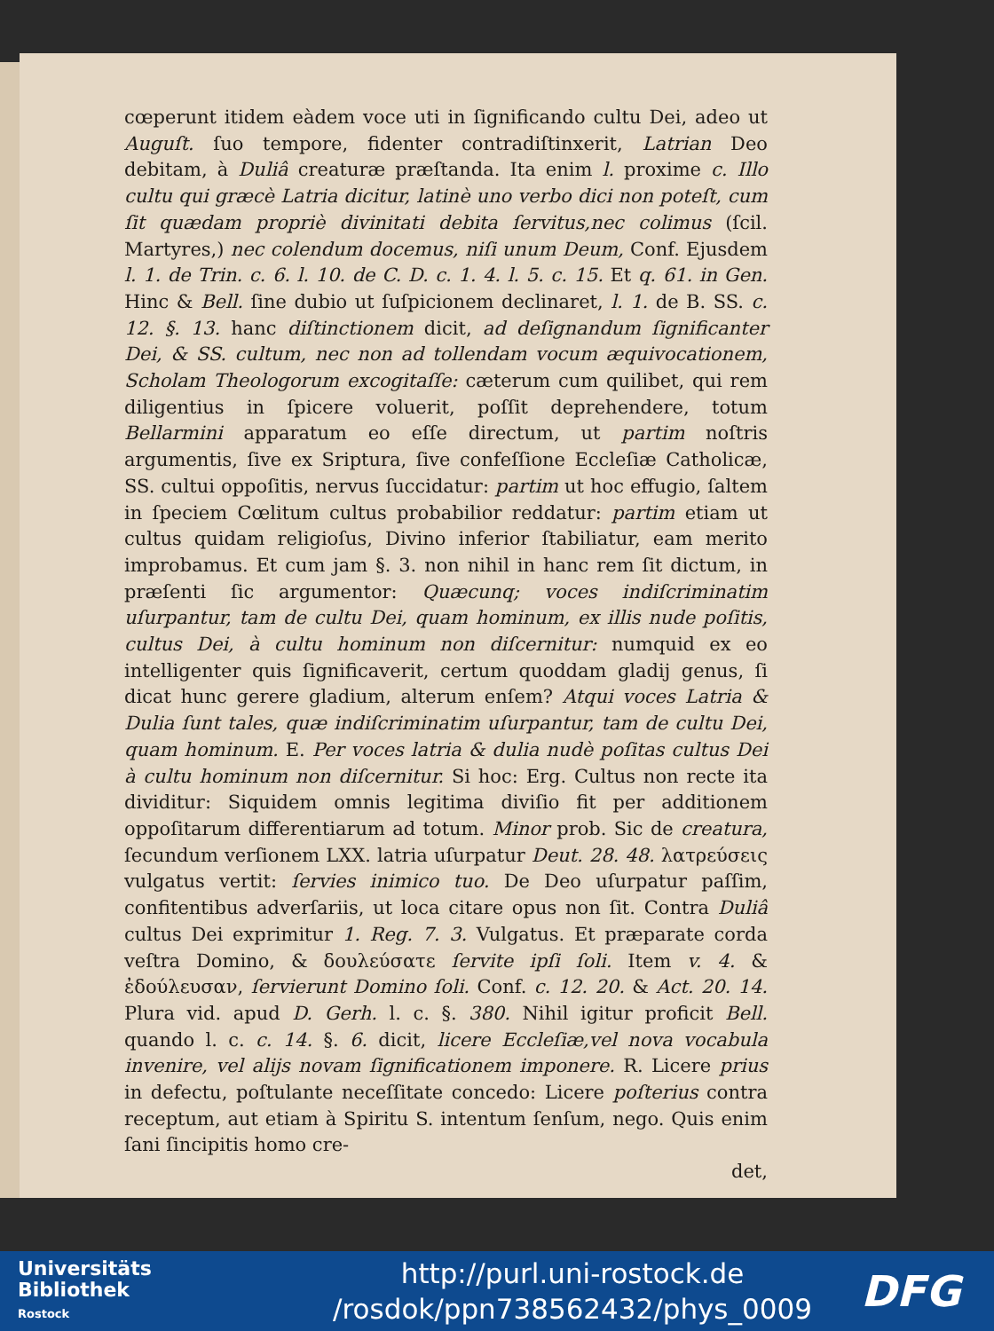cœperunt itidem eàdem voce uti in ſignificando cultu Dei, adeo ut Auguſt. ſuo tempore, fidenter contradiſtinxerit, Latrian Deo debitam, à Duliâ creaturæ præſtanda. Ita enim l. proxime c. Illo cultu qui græcè Latria dicitur, latinè uno verbo dici non poteſt, cum ſit quædam propriè divinitati debita ſervitus,nec colimus (ſcil. Martyres,) nec colendum docemus, niſi unum Deum, Conf. Ejusdem l. 1. de Trin. c. 6. l. 10. de C. D. c. 1. 4. l. 5. c. 15. Et q. 61. in Gen. Hinc & Bell. ſine dubio ut ſuſpicionem declinaret, l. 1. de B. SS. c. 12. §. 13. hanc diſtinctionem dicit, ad deſignandum ſignificanter Dei, & SS. cultum, nec non ad tollendam vocum æquivocationem, Scholam Theologorum excogitaſſe: cæterum cum quilibet, qui rem diligentius in ſpicere voluerit, poſſit deprehendere, totum Bellarmini apparatum eo eſſe directum, ut partim noſtris argumentis, ſive ex Sriptura, ſive confeſſione Eccleſiæ Catholicæ, SS. cultui oppoſitis, nervus ſuccidatur: partim ut hoc effugio, ſaltem in ſpeciem Cœlitum cultus probabilior reddatur: partim etiam ut cultus quidam religioſus, Divino inferior ſtabiliatur, eam merito improbamus. Et cum jam §. 3. non nihil in hanc rem ſit dictum, in præſenti ſic argumentor: Quæcunq; voces indiſcriminatim uſurpantur, tam de cultu Dei, quam hominum, ex illis nude poſitis, cultus Dei, à cultu hominum non diſcernitur: numquid ex eo intelligenter quis ſignificaverit, certum quoddam gladij genus, ſi dicat hunc gerere gladium, alterum enſem? Atqui voces Latria & Dulia ſunt tales, quæ indiſcriminatim uſurpantur, tam de cultu Dei, quam hominum. E. Per voces latria & dulia nudè poſitas cultus Dei à cultu hominum non diſcernitur. Si hoc: Erg. Cultus non recte ita dividitur: Siquidem omnis legitima diviſio fit per additionem oppoſitarum differentiarum ad totum. Minor prob. Sic de creatura, ſecundum verſionem LXX. latria uſurpatur Deut. 28. 48. λατρεύσεις vulgatus vertit: ſervies inimico tuo. De Deo uſurpatur paſſim, confitentibus adverſariis, ut loca citare opus non ſit. Contra Duliâ cultus Dei exprimitur 1. Reg. 7. 3. Vulgatus. Et præparate corda veſtra Domino, & δουλεύσατε ſervite ipſi ſoli. Item v. 4. & ἐδούλευσαν, ſervierunt Domino ſoli. Conf. c. 12. 20. & Act. 20. 14. Plura vid. apud D. Gerh. l. c. §. 380. Nihil igitur proficit Bell. quando l. c. c. 14. §. 6. dicit, licere Eccleſiæ,vel nova vocabula invenire, vel alijs novam ſignificationem imponere. R. Licere prius in defectu, poſtulante neceſſitate concedo: Licere poſterius contra receptum, aut etiam à Spiritu S. intentum ſenſum, nego. Quis enim ſani ſincipitis homo cre-
det,
Universitäts
Bibliothek
Rostock
http://purl.uni-rostock.de
/rosdok/ppn738562432/phys_0009
DFG